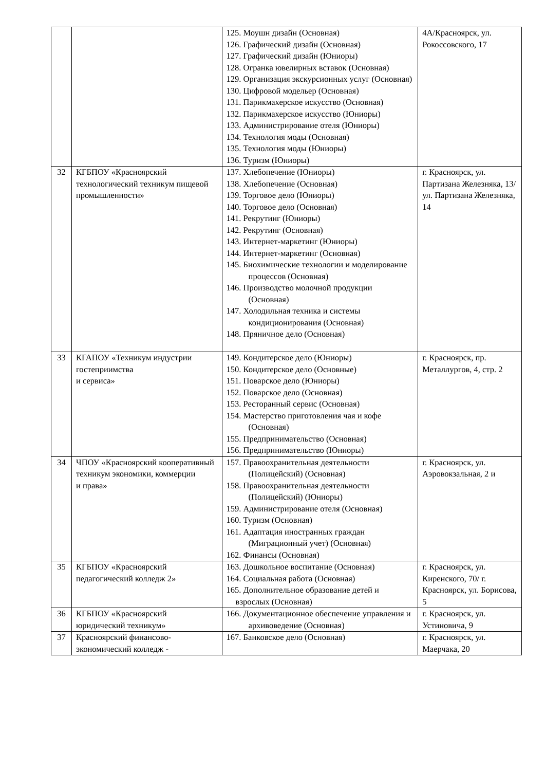| | | 125. Моушн дизайн (Основная) 126. Графический дизайн (Основная) 127. Графический дизайн (Юниоры) 128. Огранка ювелирных вставок (Основная) 129. Организация экскурсионных услуг (Основная) 130. Цифровой модельер (Основная) 131. Парикмахерское искусство (Основная) 132. Парикмахерское искусство (Юниоры) 133. Администрирование отеля (Юниоры) 134. Технология моды (Основная) 135. Технология моды (Юниоры) 136. Туризм (Юниоры) | 4А/Красноярск, ул. Рокоссовского, 17 |
| 32 | КГБПОУ «Красноярский технологический техникум пищевой промышленности» | 137. Хлебопечение (Юниоры) 138. Хлебопечение (Основная) 139. Торговое дело (Юниоры) 140. Торговое дело (Основная) 141. Рекрутинг (Юниоры) 142. Рекрутинг (Основная) 143. Интернет-маркетинг (Юниоры) 144. Интернет-маркетинг (Основная) 145. Биохимические технологии и моделирование процессов (Основная) 146. Производство молочной продукции (Основная) 147. Холодильная техника и системы кондиционирования (Основная) 148. Пряничное дело (Основная) | г. Красноярск, ул. Партизана Железняка, 13/ ул. Партизана Железняка, 14 |
| 33 | КГАПОУ «Техникум индустрии гостеприимства и сервиса» | 149. Кондитерское дело (Юниоры) 150. Кондитерское дело (Основные) 151. Поварское дело (Юниоры) 152. Поварское дело (Основная) 153. Ресторанный сервис (Основная) 154. Мастерство приготовления чая и кофе (Основная) 155. Предпринимательство (Основная) 156. Предпринимательство (Юниоры) | г. Красноярск, пр. Металлургов, 4, стр. 2 |
| 34 | ЧПОУ «Красноярский кооперативный техникум экономики, коммерции и права» | 157. Правоохранительная деятельности (Полицейский) (Основная) 158. Правоохранительная деятельности (Полицейский) (Юниоры) 159. Администрирование отеля (Основная) 160. Туризм (Основная) 161. Адаптация иностранных граждан (Миграционный учет) (Основная) 162. Финансы (Основная) | г. Красноярск, ул. Аэровокзальная, 2 и |
| 35 | КГБПОУ «Красноярский педагогический колледж 2» | 163. Дошкольное воспитание (Основная) 164. Социальная работа (Основная) 165. Дополнительное образование детей и взрослых (Основная) | г. Красноярск, ул. Киренского, 70/ г. Красноярск, ул. Борисова, 5 |
| 36 | КГБПОУ «Красноярский юридический техникум» | 166. Документационное обеспечение управления и архивоведение (Основная) | г. Красноярск, ул. Устиновича, 9 |
| 37 | Красноярский финансово-экономический колледж - | 167. Банковское дело (Основная) | г. Красноярск, ул. Маерчака, 20 |